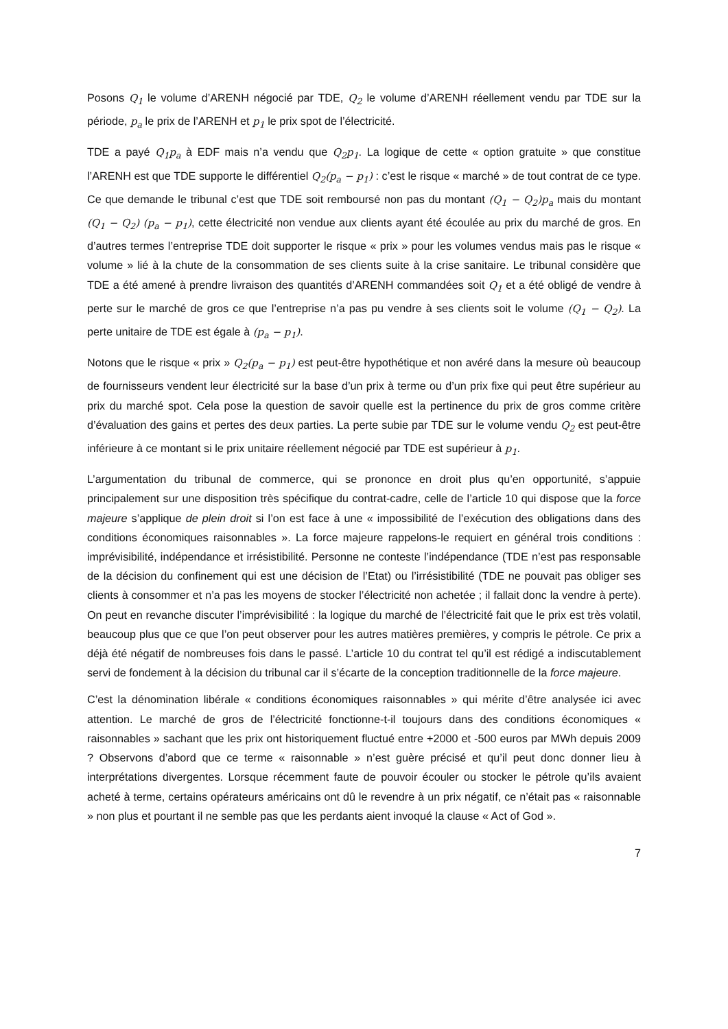Posons Q<sub>1</sub> le volume d’ARENH négocié par TDE, Q<sub>2</sub> le volume d’ARENH réellement vendu par TDE sur la période, p<sub>a</sub> le prix de l’ARENH et p<sub>1</sub> le prix spot de l’électricité.
TDE a payé Q<sub>1</sub>p<sub>a</sub> à EDF mais n’a vendu que Q<sub>2</sub>p<sub>1</sub>. La logique de cette « option gratuite » que constitue l’ARENH est que TDE supporte le différentiel Q<sub>2</sub>(p<sub>a</sub> − p<sub>1</sub>) : c’est le risque « marché » de tout contrat de ce type. Ce que demande le tribunal c’est que TDE soit remboursé non pas du montant (Q<sub>1</sub> − Q<sub>2</sub>)p<sub>a</sub> mais du montant (Q<sub>1</sub> − Q<sub>2</sub>) (p<sub>a</sub> − p<sub>1</sub>), cette électricité non vendue aux clients ayant été écoulée au prix du marché de gros. En d’autres termes l’entreprise TDE doit supporter le risque « prix » pour les volumes vendus mais pas le risque « volume » lié à la chute de la consommation de ses clients suite à la crise sanitaire. Le tribunal considère que TDE a été amené à prendre livraison des quantités d’ARENH commandées soit Q<sub>1</sub> et a été obligé de vendre à perte sur le marché de gros ce que l’entreprise n’a pas pu vendre à ses clients soit le volume (Q<sub>1</sub> − Q<sub>2</sub>). La perte unitaire de TDE est égale à (p<sub>a</sub> − p<sub>1</sub>).
Notons que le risque « prix » Q<sub>2</sub>(p<sub>a</sub> − p<sub>1</sub>) est peut-être hypothétique et non avéré dans la mesure où beaucoup de fournisseurs vendent leur électricité sur la base d’un prix à terme ou d’un prix fixe qui peut être supérieur au prix du marché spot. Cela pose la question de savoir quelle est la pertinence du prix de gros comme critère d’évaluation des gains et pertes des deux parties. La perte subie par TDE sur le volume vendu Q<sub>2</sub> est peut-être inférieure à ce montant si le prix unitaire réellement négocié par TDE est supérieur à p<sub>1</sub>.
L’argumentation du tribunal de commerce, qui se prononce en droit plus qu’en opportunité, s’appuie principalement sur une disposition très spécifique du contrat-cadre, celle de l’article 10 qui dispose que la force majeure s’applique de plein droit si l’on est face à une « impossibilité de l’exécution des obligations dans des conditions économiques raisonnables ». La force majeure rappelons-le requiert en général trois conditions : imprévisibilité, indépendance et irrésistibilité. Personne ne conteste l’indépendance (TDE n’est pas responsable de la décision du confinement qui est une décision de l’Etat) ou l’irrésistibilité (TDE ne pouvait pas obliger ses clients à consommer et n’a pas les moyens de stocker l’électricité non achetée ; il fallait donc la vendre à perte). On peut en revanche discuter l’imprévisibilité : la logique du marché de l’électricité fait que le prix est très volatil, beaucoup plus que ce que l’on peut observer pour les autres matières premières, y compris le pétrole. Ce prix a déjà été négatif de nombreuses fois dans le passé. L’article 10 du contrat tel qu’il est rédigé a indiscutablement servi de fondement à la décision du tribunal car il s’écarte de la conception traditionnelle de la force majeure.
C’est la dénomination libérale « conditions économiques raisonnables » qui mérite d’être analysée ici avec attention. Le marché de gros de l’électricité fonctionne-t-il toujours dans des conditions économiques « raisonnables » sachant que les prix ont historiquement fluctué entre +2000 et -500 euros par MWh depuis 2009 ? Observons d’abord que ce terme « raisonnable » n’est guère précisé et qu’il peut donc donner lieu à interprétations divergentes. Lorsque récemment faute de pouvoir écouler ou stocker le pétrole qu’ils avaient acheté à terme, certains opérateurs américains ont dû le revendre à un prix négatif, ce n’était pas « raisonnable » non plus et pourtant il ne semble pas que les perdants aient invoqué la clause « Act of God ».
7